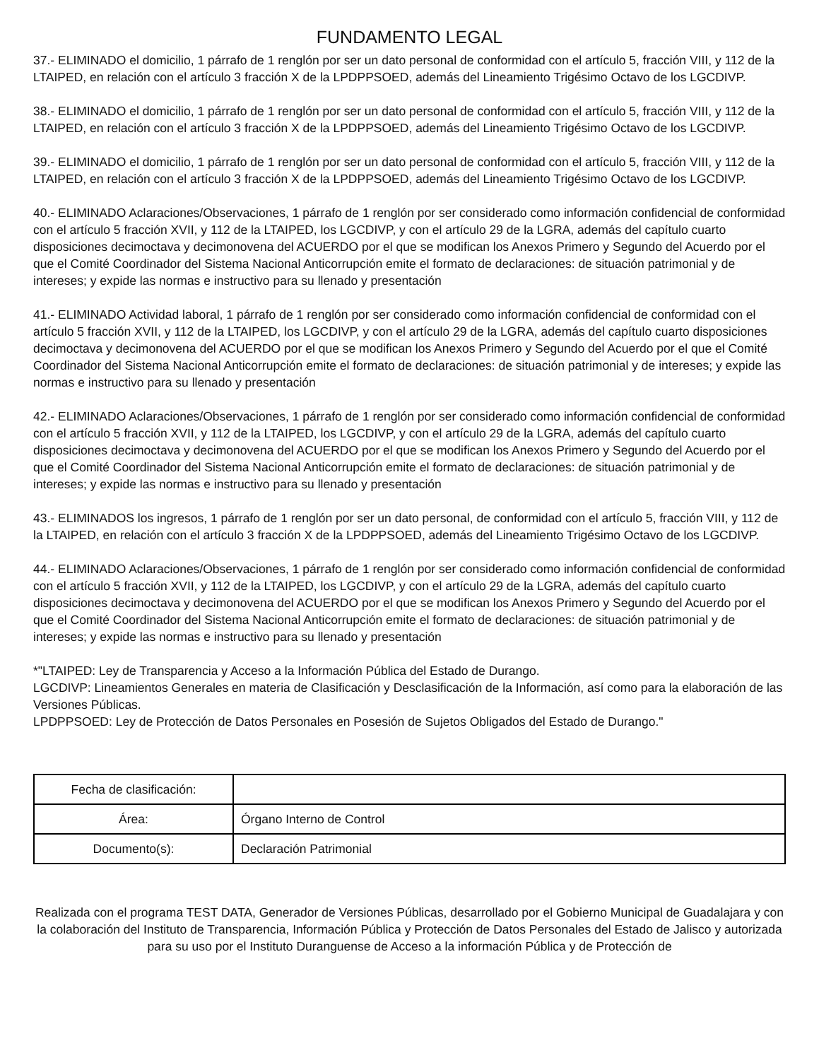FUNDAMENTO LEGAL
37.- ELIMINADO el domicilio, 1 párrafo de 1 renglón por ser un dato personal de conformidad con el artículo 5, fracción VIII, y 112 de la LTAIPED, en relación con el artículo 3 fracción X de la LPDPPSOED, además del Lineamiento Trigésimo Octavo de los LGCDIVP.
38.- ELIMINADO el domicilio, 1 párrafo de 1 renglón por ser un dato personal de conformidad con el artículo 5, fracción VIII, y 112 de la LTAIPED, en relación con el artículo 3 fracción X de la LPDPPSOED, además del Lineamiento Trigésimo Octavo de los LGCDIVP.
39.- ELIMINADO el domicilio, 1 párrafo de 1 renglón por ser un dato personal de conformidad con el artículo 5, fracción VIII, y 112 de la LTAIPED, en relación con el artículo 3 fracción X de la LPDPPSOED, además del Lineamiento Trigésimo Octavo de los LGCDIVP.
40.- ELIMINADO Aclaraciones/Observaciones, 1 párrafo de 1 renglón por ser considerado como información confidencial de conformidad con el artículo 5 fracción XVII, y 112 de la LTAIPED, los LGCDIVP, y con el artículo 29 de la LGRA, además del capítulo cuarto disposiciones decimoctava y decimonovena del ACUERDO por el que se modifican los Anexos Primero y Segundo del Acuerdo por el que el Comité Coordinador del Sistema Nacional Anticorrupción emite el formato de declaraciones: de situación patrimonial y de intereses; y expide las normas e instructivo para su llenado y presentación
41.- ELIMINADO Actividad laboral, 1 párrafo de 1 renglón por ser considerado como información confidencial de conformidad con el artículo 5 fracción XVII, y 112 de la LTAIPED, los LGCDIVP, y con el artículo 29 de la LGRA, además del capítulo cuarto disposiciones decimoctava y decimonovena del ACUERDO por el que se modifican los Anexos Primero y Segundo del Acuerdo por el que el Comité Coordinador del Sistema Nacional Anticorrupción emite el formato de declaraciones: de situación patrimonial y de intereses; y expide las normas e instructivo para su llenado y presentación
42.- ELIMINADO Aclaraciones/Observaciones, 1 párrafo de 1 renglón por ser considerado como información confidencial de conformidad con el artículo 5 fracción XVII, y 112 de la LTAIPED, los LGCDIVP, y con el artículo 29 de la LGRA, además del capítulo cuarto disposiciones decimoctava y decimonovena del ACUERDO por el que se modifican los Anexos Primero y Segundo del Acuerdo por el que el Comité Coordinador del Sistema Nacional Anticorrupción emite el formato de declaraciones: de situación patrimonial y de intereses; y expide las normas e instructivo para su llenado y presentación
43.- ELIMINADOS los ingresos, 1 párrafo de 1 renglón por ser un dato personal, de conformidad con el artículo 5, fracción VIII, y 112 de la LTAIPED, en relación con el artículo 3 fracción X de la LPDPPSOED, además del Lineamiento Trigésimo Octavo de los LGCDIVP.
44.- ELIMINADO Aclaraciones/Observaciones, 1 párrafo de 1 renglón por ser considerado como información confidencial de conformidad con el artículo 5 fracción XVII, y 112 de la LTAIPED, los LGCDIVP, y con el artículo 29 de la LGRA, además del capítulo cuarto disposiciones decimoctava y decimonovena del ACUERDO por el que se modifican los Anexos Primero y Segundo del Acuerdo por el que el Comité Coordinador del Sistema Nacional Anticorrupción emite el formato de declaraciones: de situación patrimonial y de intereses; y expide las normas e instructivo para su llenado y presentación
*"LTAIPED: Ley de Transparencia y Acceso a la Información Pública del Estado de Durango.
LGCDIVP: Lineamientos Generales en materia de Clasificación y Desclasificación de la Información, así como para la elaboración de las Versiones Públicas.
LPDPPSOED: Ley de Protección de Datos Personales en Posesión de Sujetos Obligados del Estado de Durango."
| Fecha de clasificación: | |
| Área: | Órgano Interno de Control |
| Documento(s): | Declaración Patrimonial |
Realizada con el programa TEST DATA, Generador de Versiones Públicas, desarrollado por el Gobierno Municipal de Guadalajara y con la colaboración del Instituto de Transparencia, Información Pública y Protección de Datos Personales del Estado de Jalisco y autorizada para su uso por el Instituto Duranguense de Acceso a la información Pública y de Protección de